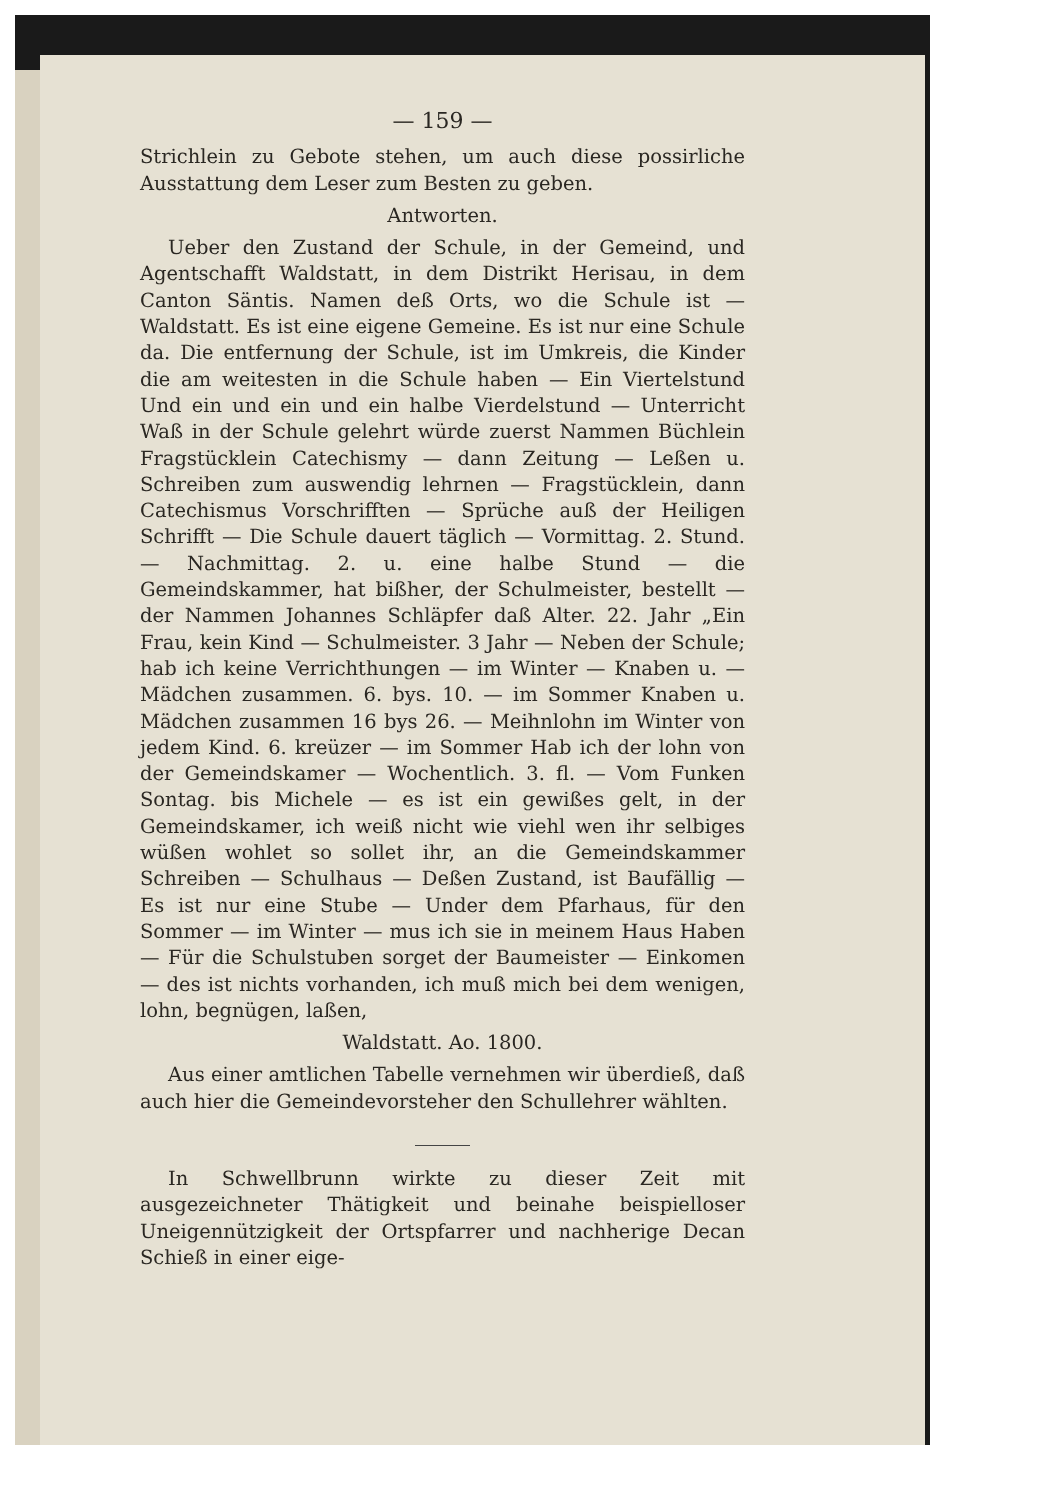— 159 —
Strichlein zu Gebote stehen, um auch diese possirliche Ausstattung dem Leser zum Besten zu geben.
Antworten.
Ueber den Zustand der Schule, in der Gemeind, und Agentschafft Waldstatt, in dem Distrikt Herisau, in dem Canton Säntis. Namen deß Orts, wo die Schule ist — Waldstatt. Es ist eine eigene Gemeine. Es ist nur eine Schule da. Die entfernung der Schule, ist im Umkreis, die Kinder die am weitesten in die Schule haben — Ein Viertelstund Und ein und ein und ein halbe Vierdelstund — Unterricht Waß in der Schule gelehrt würde zuerst Nammen Büchlein Fragstücklein Catechismy — dann Zeitung — Leßen u. Schreiben zum auswendig lehrnen — Fragstücklein, dann Catechismus Vorschrifften — Sprüche auß der Heiligen Schrifft — Die Schule dauert täglich — Vormittag. 2. Stund. — Nachmittag. 2. u. eine halbe Stund — die Gemeindskammer, hat bißher, der Schulmeister, bestellt — der Nammen Johannes Schläpfer daß Alter. 22. Jahr „Ein Frau, kein Kind — Schulmeister. 3 Jahr — Neben der Schule; hab ich keine Verrichthungen — im Winter — Knaben u. — Mädchen zusammen. 6. bys. 10. — im Sommer Knaben u. Mädchen zusammen 16 bys 26. — Meihnlohn im Winter von jedem Kind. 6. kreüzer — im Sommer Hab ich der lohn von der Gemeindskamer — Wochentlich. 3. fl. — Vom Funken Sontag. bis Michele — es ist ein gewißes gelt, in der Gemeindskamer, ich weiß nicht wie viehl wen ihr selbiges wüßen wohlet so sollet ihr, an die Gemeindskammer Schreiben — Schulhaus — Deßen Zustand, ist Baufällig — Es ist nur eine Stube — Under dem Pfarhaus, für den Sommer — im Winter — mus ich sie in meinem Haus Haben — Für die Schulstuben sorget der Baumeister — Einkomen — des ist nichts vorhanden, ich muß mich bei dem wenigen, lohn, begnügen, laßen,
Waldstatt. Ao. 1800.
Aus einer amtlichen Tabelle vernehmen wir überdieß, daß auch hier die Gemeindevorsteher den Schullehrer wählten.
In Schwellbrunn wirkte zu dieser Zeit mit ausgezeichneter Thätigkeit und beinahe beispielloser Uneigennützigkeit der Ortspfarrer und nachherige Decan Schieß in einer eige-